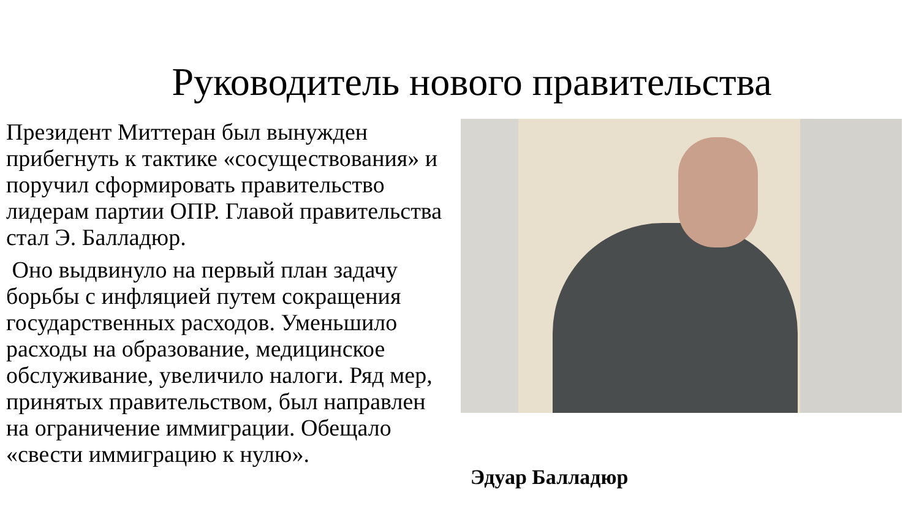Руководитель нового правительства
Президент Миттеран был вынужден прибегнуть к тактике «сосуществования» и поручил сформировать правительство лидерам партии ОПР. Главой правительства стал Э. Балладюр.
Оно выдвинуло на первый план задачу борьбы с инфляцией путем сокращения государственных расходов. Уменьшило расходы на образование, медицинское обслуживание, увеличило налоги. Ряд мер, принятых правительством, был направлен на ограничение иммиграции. Обещало «свести иммиграцию к нулю».
Эдуар Балладюр